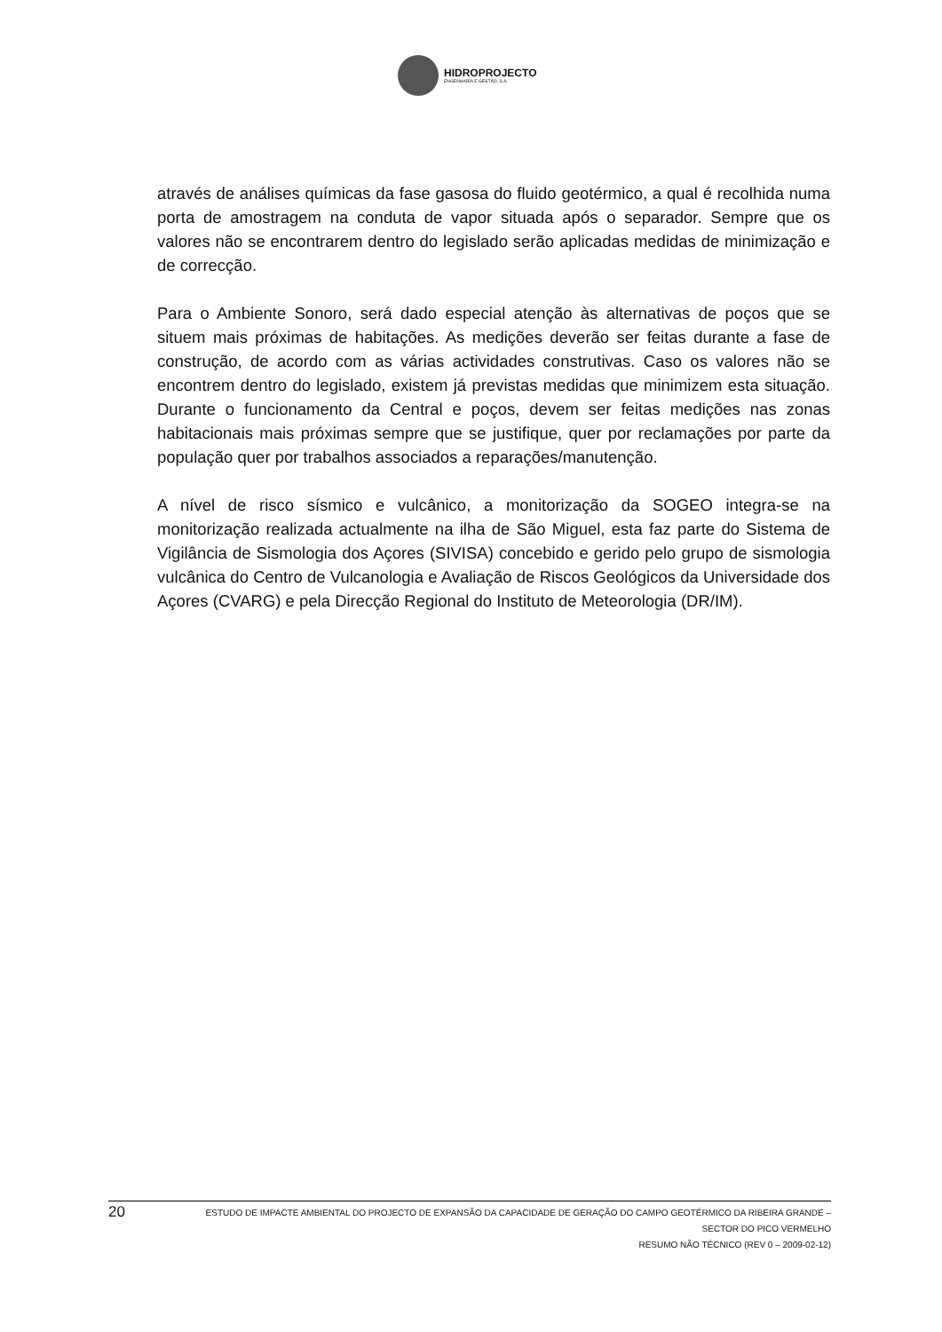HIDROPROJECTO
ENGENHARIA E GESTÃO, S.A.
através de análises químicas da fase gasosa do fluido geotérmico, a qual é recolhida numa porta de amostragem na conduta de vapor situada após o separador. Sempre que os valores não se encontrarem dentro do legislado serão aplicadas medidas de minimização e de correcção.
Para o Ambiente Sonoro, será dado especial atenção às alternativas de poços que se situem mais próximas de habitações. As medições deverão ser feitas durante a fase de construção, de acordo com as várias actividades construtivas. Caso os valores não se encontrem dentro do legislado, existem já previstas medidas que minimizem esta situação. Durante o funcionamento da Central e poços, devem ser feitas medições nas zonas habitacionais mais próximas sempre que se justifique, quer por reclamações por parte da população quer por trabalhos associados a reparações/manutenção.
A nível de risco sísmico e vulcânico, a monitorização da SOGEO integra-se na monitorização realizada actualmente na ilha de São Miguel, esta faz parte do Sistema de Vigilância de Sismologia dos Açores (SIVISA) concebido e gerido pelo grupo de sismologia vulcânica do Centro de Vulcanologia e Avaliação de Riscos Geológicos da Universidade dos Açores (CVARG) e pela Direcção Regional do Instituto de Meteorologia (DR/IM).
20
ESTUDO DE IMPACTE AMBIENTAL DO PROJECTO DE EXPANSÃO DA CAPACIDADE DE GERAÇÃO DO CAMPO GEOTÉRMICO DA RIBEIRA GRANDE –
SECTOR DO PICO VERMELHO
RESUMO NÃO TÉCNICO (REV 0 – 2009-02-12)